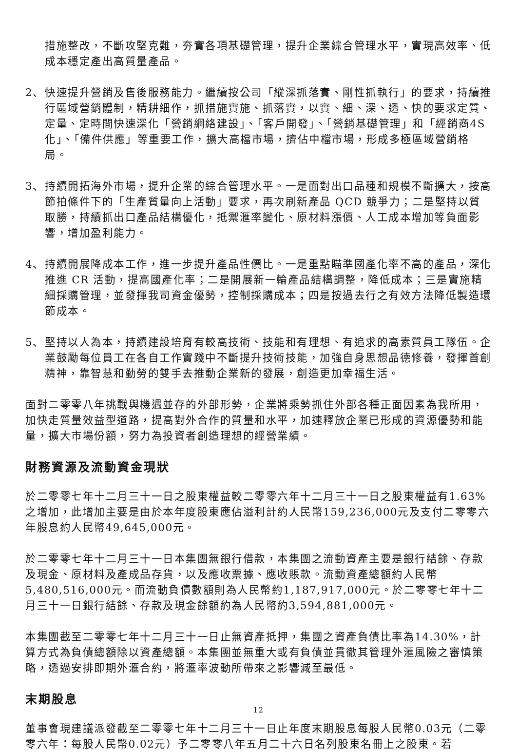措施整改，不斷攻堅克難，夯實各項基礎管理，提升企業綜合管理水平，實現高效率、低成本穩定產出高質量產品。
2、 快速提升營銷及售後服務能力。繼續按公司「縱深抓落實、剛性抓執行」的要求，持續推行區域營銷體制，精耕細作，抓措施實施、抓落實，以實、細、深、透、快的要求定質、定量、定時間快速深化「營銷網絡建設」、「客戶開發」、「營銷基礎管理」和「經銷商4S化」、「備件供應」等重要工作，擴大高檔市場，擠佔中檔市場，形成多極區域營銷格局。
3、 持續開拓海外市場，提升企業的綜合管理水平。一是面對出口品種和規模不斷擴大，按高節拍條件下的「生產質量向上活動」要求，再次刷新產品 QCD 競爭力；二是堅持以質取勝，持續抓出口產品結構優化，抵禦滙率變化、原材料漲價、人工成本增加等負面影響，增加盈利能力。
4、 持續開展降成本工作，進一步提升產品性價比。一是重點瞄準國產化率不高的產品，深化推進 CR 活動，提高國產化率；二是開展新一輪產品結構調整，降低成本；三是實施精細採購管理，並發揮我司資金優勢，控制採購成本；四是按過去行之有效方法降低製造環節成本。
5、 堅持以人為本，持續建設培育有較高技術、技能和有理想、有追求的高素質員工隊伍。企業鼓勵每位員工在各自工作實踐中不斷提升技術技能，加強自身思想品德修養，發揮首創精神，靠智慧和勤勞的雙手去推動企業新的發展，創造更加幸福生活。
面對二零零八年挑戰與機遇並存的外部形勢，企業將乘勢抓住外部各種正面因素為我所用，加快走質量效益型道路，提高對外合作的質量和水平，加速釋放企業已形成的資源優勢和能量，擴大市場份額，努力為投資者創造理想的經營業績。
財務資源及流動資金現狀
於二零零七年十二月三十一日之股東權益較二零零六年十二月三十一日之股東權益有1.63%之增加，此增加主要是由於本年度股東應佔溢利計約人民幣159,236,000元及支付二零零六年股息約人民幣49,645,000元。
於二零零七年十二月三十一日本集團無銀行借款，本集團之流動資產主要是銀行結餘、存款及現金、原材料及產成品存貨，以及應收票據、應收賬款。流動資產總額約人民幣5,480,516,000元。而流動負債數額則為人民幣約1,187,917,000元。於二零零七年十二月三十一日銀行結餘、存款及現金餘額約為人民幣約3,594,881,000元。
本集團截至二零零七年十二月三十一日止無資產抵押，集團之資產負債比率為14.30%，計算方式為負債總額除以資產總額。本集團並無重大或有負債並貫徹其管理外滙風險之審慎策略，透過安排即期外滙合約，將滙率波動所帶來之影響減至最低。
末期股息
董事會現建議派發截至二零零七年十二月三十一日止年度末期股息每股人民幣0.03元（二零零六年：每股人民幣0.02元）予二零零八年五月二十六日名列股東名冊上之股東。若
12